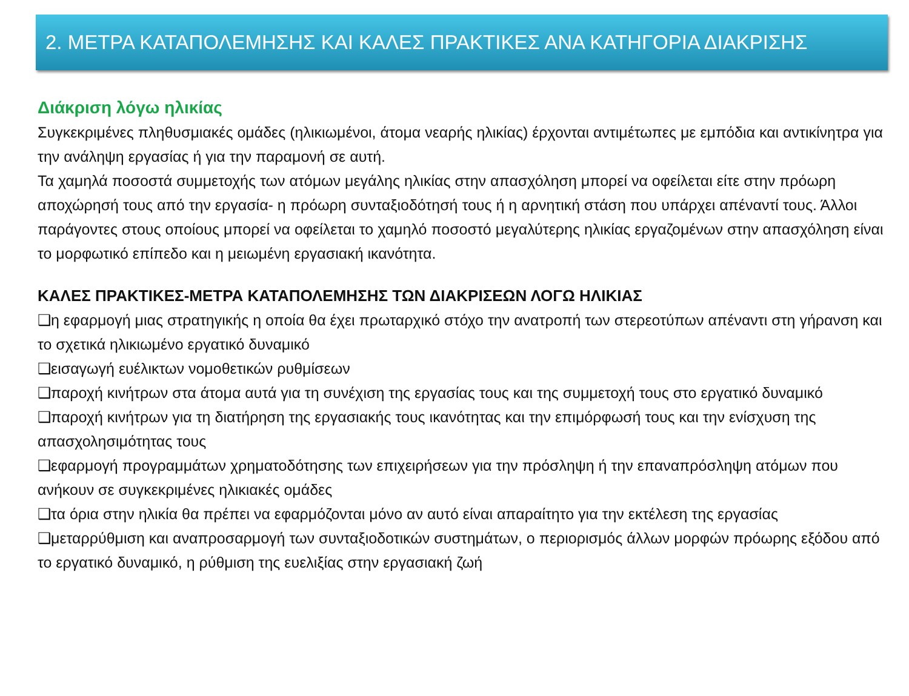2. ΜΕΤΡΑ ΚΑΤΑΠΟΛΕΜΗΣΗΣ ΚΑΙ ΚΑΛΕΣ ΠΡΑΚΤΙΚΕΣ ΑΝΑ ΚΑΤΗΓΟΡΙΑ ΔΙΑΚΡΙΣΗΣ
Διάκριση λόγω ηλικίας
Συγκεκριμένες πληθυσμιακές ομάδες (ηλικιωμένοι, άτομα νεαρής ηλικίας) έρχονται αντιμέτωπες με εμπόδια και αντικίνητρα για την ανάληψη εργασίας ή για την παραμονή σε αυτή.
Τα χαμηλά ποσοστά συμμετοχής των ατόμων μεγάλης ηλικίας στην απασχόληση μπορεί να οφείλεται είτε στην πρόωρη αποχώρησή τους από την εργασία- η πρόωρη συνταξιοδότησή τους ή η αρνητική στάση που υπάρχει απέναντί τους. Άλλοι παράγοντες στους οποίους μπορεί να οφείλεται το χαμηλό ποσοστό μεγαλύτερης ηλικίας εργαζομένων στην απασχόληση είναι το μορφωτικό επίπεδο και η μειωμένη εργασιακή ικανότητα.
ΚΑΛΕΣ ΠΡΑΚΤΙΚΕΣ-ΜΕΤΡΑ ΚΑΤΑΠΟΛΕΜΗΣΗΣ ΤΩΝ ΔΙΑΚΡΙΣΕΩΝ ΛΟΓΩ ΗΛΙΚΙΑΣ
❑η εφαρμογή μιας στρατηγικής η οποία θα έχει πρωταρχικό στόχο την ανατροπή των στερεοτύπων απέναντι στη γήρανση και το σχετικά ηλικιωμένο εργατικό δυναμικό
❑εισαγωγή ευέλικτων νομοθετικών ρυθμίσεων
❑παροχή κινήτρων στα άτομα αυτά για τη συνέχιση της εργασίας τους και της συμμετοχή τους στο εργατικό δυναμικό
❑παροχή κινήτρων για τη διατήρηση της εργασιακής τους ικανότητας και την επιμόρφωσή τους και την ενίσχυση της απασχολησιμότητας τους
❑εφαρμογή προγραμμάτων χρηματοδότησης των επιχειρήσεων για την πρόσληψη ή την επαναπρόσληψη ατόμων που ανήκουν σε συγκεκριμένες ηλικιακές ομάδες
❑τα όρια στην ηλικία θα πρέπει να εφαρμόζονται μόνο αν αυτό είναι απαραίτητο για την εκτέλεση της εργασίας
❑μεταρρύθμιση και αναπροσαρμογή των συνταξιοδοτικών συστημάτων, ο περιορισμός άλλων μορφών πρόωρης εξόδου από το εργατικό δυναμικό, η ρύθμιση της ευελιξίας στην εργασιακή ζωή